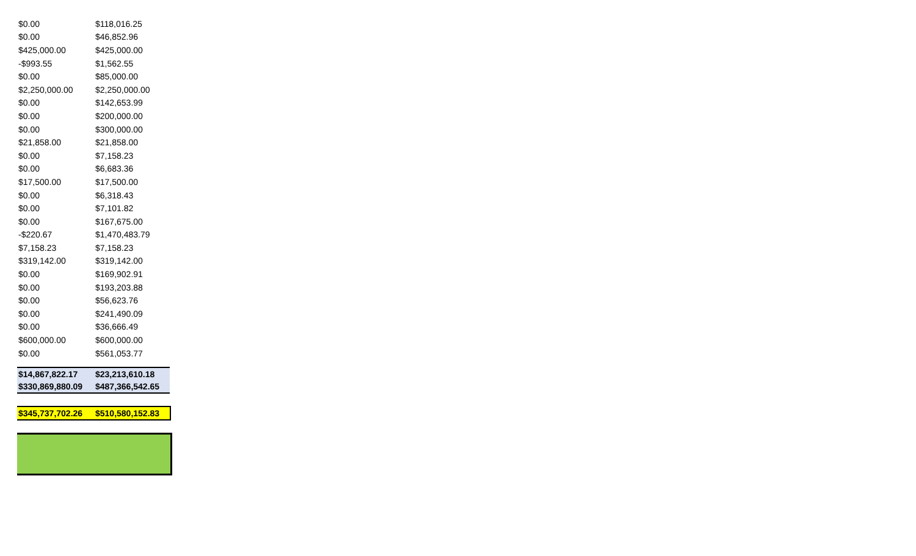| $0.00 | $118,016.25 |
| $0.00 | $46,852.96 |
| $425,000.00 | $425,000.00 |
| -$993.55 | $1,562.55 |
| $0.00 | $85,000.00 |
| $2,250,000.00 | $2,250,000.00 |
| $0.00 | $142,653.99 |
| $0.00 | $200,000.00 |
| $0.00 | $300,000.00 |
| $21,858.00 | $21,858.00 |
| $0.00 | $7,158.23 |
| $0.00 | $6,683.36 |
| $17,500.00 | $17,500.00 |
| $0.00 | $6,318.43 |
| $0.00 | $7,101.82 |
| $0.00 | $167,675.00 |
| -$220.67 | $1,470,483.79 |
| $7,158.23 | $7,158.23 |
| $319,142.00 | $319,142.00 |
| $0.00 | $169,902.91 |
| $0.00 | $193,203.88 |
| $0.00 | $56,623.76 |
| $0.00 | $241,490.09 |
| $0.00 | $36,666.49 |
| $600,000.00 | $600,000.00 |
| $0.00 | $561,053.77 |
| $14,867,822.17 | $23,213,610.18 |
| $330,869,880.09 | $487,366,542.65 |
| $345,737,702.26 | $510,580,152.83 |